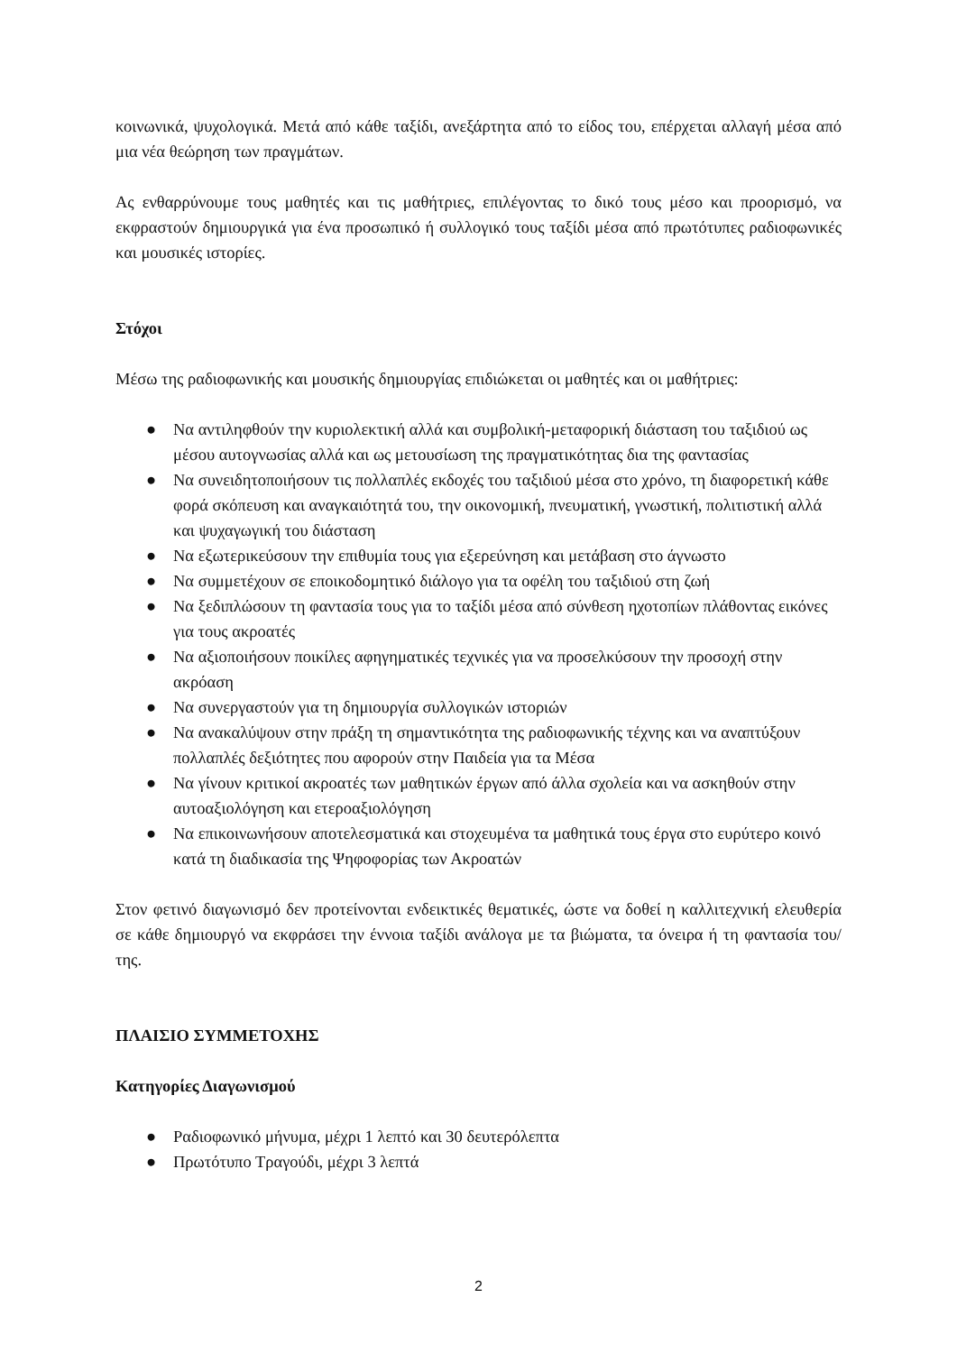κοινωνικά, ψυχολογικά. Μετά από κάθε ταξίδι, ανεξάρτητα από το είδος του, επέρχεται αλλαγή μέσα από μια νέα θεώρηση των πραγμάτων.
Ας ενθαρρύνουμε τους μαθητές και τις μαθήτριες, επιλέγοντας το δικό τους μέσο και προορισμό, να εκφραστούν δημιουργικά για ένα προσωπικό ή συλλογικό τους ταξίδι μέσα από πρωτότυπες ραδιοφωνικές και μουσικές ιστορίες.
Στόχοι
Μέσω της ραδιοφωνικής και μουσικής δημιουργίας επιδιώκεται οι μαθητές και οι μαθήτριες:
● Να αντιληφθούν την κυριολεκτική αλλά και συμβολική-μεταφορική διάσταση του ταξιδιού ως μέσου αυτογνωσίας αλλά και ως μετουσίωση της πραγματικότητας δια της φαντασίας
● Να συνειδητοποιήσουν τις πολλαπλές εκδοχές του ταξιδιού μέσα στο χρόνο, τη διαφορετική κάθε φορά σκόπευση και αναγκαιότητά του, την οικονομική, πνευματική, γνωστική, πολιτιστική αλλά και ψυχαγωγική του διάσταση
● Να εξωτερικεύσουν την επιθυμία τους για εξερεύνηση και μετάβαση στο άγνωστο
● Να συμμετέχουν σε εποικοδομητικό διάλογο για τα οφέλη του ταξιδιού στη ζωή
● Να ξεδιπλώσουν τη φαντασία τους για το ταξίδι μέσα από σύνθεση ηχοτοπίων πλάθοντας εικόνες για τους ακροατές
● Να αξιοποιήσουν ποικίλες αφηγηματικές τεχνικές για να προσελκύσουν την προσοχή στην ακρόαση
● Να συνεργαστούν για τη δημιουργία συλλογικών ιστοριών
● Να ανακαλύψουν στην πράξη τη σημαντικότητα της ραδιοφωνικής τέχνης και να αναπτύξουν πολλαπλές δεξιότητες που αφορούν στην Παιδεία για τα Μέσα
● Να γίνουν κριτικοί ακροατές των μαθητικών έργων από άλλα σχολεία και να ασκηθούν στην αυτοαξιολόγηση και ετεροαξιολόγηση
● Να επικοινωνήσουν αποτελεσματικά και στοχευμένα τα μαθητικά τους έργα στο ευρύτερο κοινό κατά τη διαδικασία της Ψηφοφορίας των Ακροατών
Στον φετινό διαγωνισμό δεν προτείνονται ενδεικτικές θεματικές, ώστε να δοθεί η καλλιτεχνική ελευθερία σε κάθε δημιουργό να εκφράσει την έννοια ταξίδι ανάλογα με τα βιώματα, τα όνειρα ή τη φαντασία του/της.
ΠΛΑΙΣΙΟ ΣΥΜΜΕΤΟΧΗΣ
Κατηγορίες Διαγωνισμού
● Ραδιοφωνικό μήνυμα, μέχρι 1 λεπτό και 30 δευτερόλεπτα
● Πρωτότυπο Τραγούδι, μέχρι 3 λεπτά
2